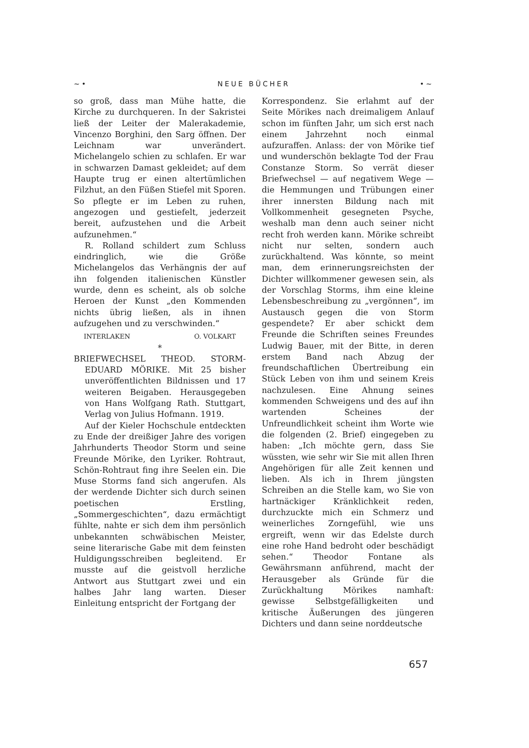~• NEUE BÜCHER •~
so groß, dass man Mühe hatte, die Kirche zu durchqueren. In der Sakristei ließ der Leiter der Malerakademie, Vincenzo Borghini, den Sarg öffnen. Der Leichnam war unverändert. Michelangelo schien zu schlafen. Er war in schwarzen Damast gekleidet; auf dem Haupte trug er einen altertümlichen Filzhut, an den Füßen Stiefel mit Sporen. So pflegte er im Leben zu ruhen, angezogen und gestiefelt, jederzeit bereit, aufzustehen und die Arbeit aufzunehmen.“
R. Rolland schildert zum Schluss eindringlich, wie die Größe Michelangelos das Verhängnis der auf ihn folgenden italienischen Künstler wurde, denn es scheint, als ob solche Heroen der Kunst „den Kommenden nichts übrig ließen, als in ihnen aufzugehen und zu verschwinden.“
INTERLAKEN O. VOLKART
*
BRIEFWECHSEL THEOD. STORM-EDUARD MÖRIKE. Mit 25 bisher unveröffentlichten Bildnissen und 17 weiteren Beigaben. Herausgegeben von Hans Wolfgang Rath. Stuttgart, Verlag von Julius Hofmann. 1919.
Auf der Kieler Hochschule entdeckten zu Ende der dreißiger Jahre des vorigen Jahrhunderts Theodor Storm und seine Freunde Mörike, den Lyriker. Rohtraut, Schön-Rohtraut fing ihre Seelen ein. Die Muse Storms fand sich angerufen. Als der werdende Dichter sich durch seinen poetischen Erstling, „Sommergeschichten“, dazu ermächtigt fühlte, nahte er sich dem ihm persönlich unbekannten schwäbischen Meister, seine literarische Gabe mit dem feinsten Huldigungsschreiben begleitend. Er musste auf die geistvoll herzliche Antwort aus Stuttgart zwei und ein halbes Jahr lang warten. Dieser Einleitung entspricht der Fortgang der
Korrespondenz. Sie erlahmt auf der Seite Mörikes nach dreimaligem Anlauf schon im fünften Jahr, um sich erst nach einem Jahrzehnt noch einmal aufzuraffen. Anlass: der von Mörike tief und wunderschön beklagte Tod der Frau Constanze Storm. So verrät dieser Briefwechsel — auf negativem Wege — die Hemmungen und Trübungen einer ihrer innersten Bildung nach mit Vollkommenheit gesegneten Psyche, weshalb man denn auch seiner nicht recht froh werden kann. Mörike schreibt nicht nur selten, sondern auch zurückhaltend. Was könnte, so meint man, dem erinnerungsreichsten der Dichter willkommener gewesen sein, als der Vorschlag Storms, ihm eine kleine Lebensbeschreibung zu „vergönnen“, im Austausch gegen die von Storm gespendete? Er aber schickt dem Freunde die Schriften seines Freundes Ludwig Bauer, mit der Bitte, in deren erstem Band nach Abzug der freundschaftlichen Übertreibung ein Stück Leben von ihm und seinem Kreis nachzulesen. Eine Ahnung seines kommenden Schweigens und des auf ihn wartenden Scheines der Unfreundlichkeit scheint ihm Worte wie die folgenden (2. Brief) eingegeben zu haben: „Ich möchte gern, dass Sie wüssten, wie sehr wir Sie mit allen Ihren Angehörigen für alle Zeit kennen und lieben. Als ich in Ihrem jüngsten Schreiben an die Stelle kam, wo Sie von hartnäckiger Kränklichkeit reden, durchzuckte mich ein Schmerz und weinerliches Zorngefühl, wie uns ergreift, wenn wir das Edelste durch eine rohe Hand bedroht oder beschädigt sehen.“ Theodor Fontane als Gewährsmann anführend, macht der Herausgeber als Gründe für die Zurückhaltung Mörikes namhaft: gewisse Selbstgefälligkeiten und kritische Äußerungen des jüngeren Dichters und dann seine norddeutsche
657